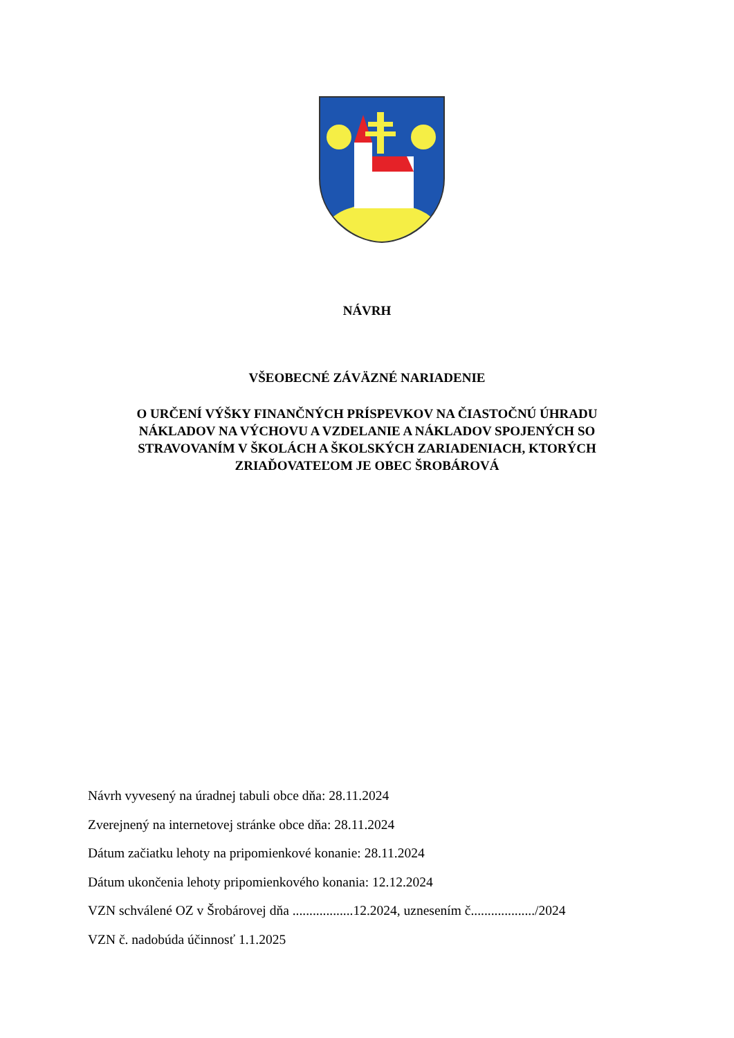NÁVRH
VŠEOBECNÉ ZÁVÄZNÉ NARIADENIE
O URČENÍ VÝŠKY FINANČNÝCH PRÍSPEVKOV NA ČIASTOČNÚ ÚHRADU NÁKLADOV NA VÝCHOVU A VZDELANIE A NÁKLADOV SPOJENÝCH SO STRAVOVANÍM V ŠKOLÁCH A ŠKOLSKÝCH ZARIADENIACH, KTORÝCH ZRIAĎOVATEĽOM JE OBEC ŠROBÁROVÁ
Návrh vyvesený na úradnej tabuli obce dňa: 28.11.2024
Zverejnený na internetovej stránke obce dňa: 28.11.2024
Dátum začiatku lehoty na pripomienkové konanie: 28.11.2024
Dátum ukončenia lehoty pripomienkového konania: 12.12.2024
VZN schválené OZ v Šrobárovej dňa ..................12.2024, uznesením č.................../2024
VZN č. nadobúda účinnosť 1.1.2025